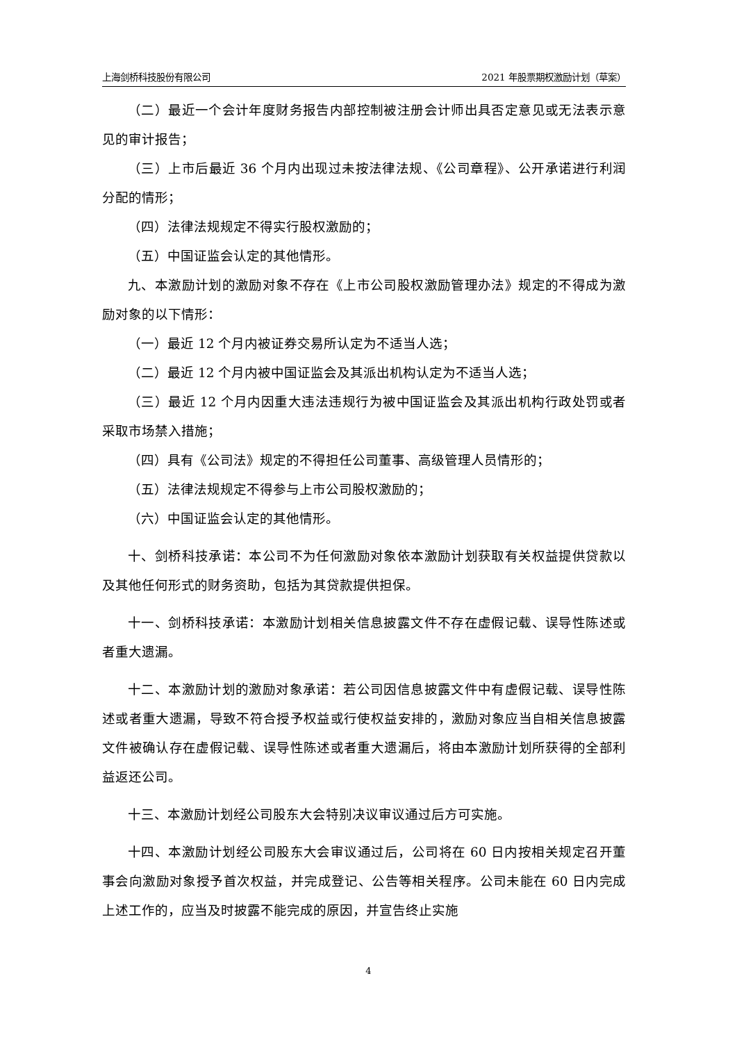上海剑桥科技股份有限公司 2021 年股票期权激励计划（草案）
（二）最近一个会计年度财务报告内部控制被注册会计师出具否定意见或无法表示意见的审计报告；
（三）上市后最近 36 个月内出现过未按法律法规、《公司章程》、公开承诺进行利润分配的情形；
（四）法律法规规定不得实行股权激励的；
（五）中国证监会认定的其他情形。
九、本激励计划的激励对象不存在《上市公司股权激励管理办法》规定的不得成为激励对象的以下情形：
（一）最近 12 个月内被证券交易所认定为不适当人选；
（二）最近 12 个月内被中国证监会及其派出机构认定为不适当人选；
（三）最近 12 个月内因重大违法违规行为被中国证监会及其派出机构行政处罚或者采取市场禁入措施；
（四）具有《公司法》规定的不得担任公司董事、高级管理人员情形的；
（五）法律法规规定不得参与上市公司股权激励的；
（六）中国证监会认定的其他情形。
十、剑桥科技承诺：本公司不为任何激励对象依本激励计划获取有关权益提供贷款以及其他任何形式的财务资助，包括为其贷款提供担保。
十一、剑桥科技承诺：本激励计划相关信息披露文件不存在虚假记载、误导性陈述或者重大遗漏。
十二、本激励计划的激励对象承诺：若公司因信息披露文件中有虚假记载、误导性陈述或者重大遗漏，导致不符合授予权益或行使权益安排的，激励对象应当自相关信息披露文件被确认存在虚假记载、误导性陈述或者重大遗漏后，将由本激励计划所获得的全部利益返还公司。
十三、本激励计划经公司股东大会特别决议审议通过后方可实施。
十四、本激励计划经公司股东大会审议通过后，公司将在 60 日内按相关规定召开董事会向激励对象授予首次权益，并完成登记、公告等相关程序。公司未能在 60 日内完成上述工作的，应当及时披露不能完成的原因，并宣告终止实施
4